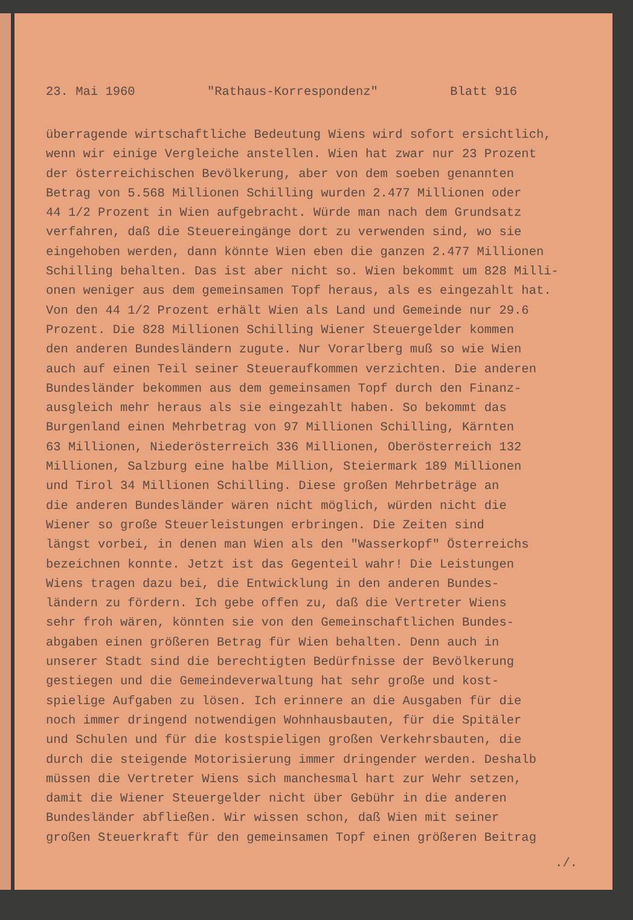23. Mai 1960 "Rathaus-Korrespondenz" Blatt 916
überragende wirtschaftliche Bedeutung Wiens wird sofort ersichtlich,
wenn wir einige Vergleiche anstellen. Wien hat zwar nur 23 Prozent
der österreichischen Bevölkerung, aber von dem soeben genannten
Betrag von 5.568 Millionen Schilling wurden 2.477 Millionen oder
44 1/2 Prozent in Wien aufgebracht. Würde man nach dem Grundsatz
verfahren, daß die Steuereingänge dort zu verwenden sind, wo sie
eingehoben werden, dann könnte Wien eben die ganzen 2.477 Millionen
Schilling behalten. Das ist aber nicht so. Wien bekommt um 828 Milli-
onen weniger aus dem gemeinsamen Topf heraus, als es eingezahlt hat.
Von den 44 1/2 Prozent erhält Wien als Land und Gemeinde nur 29.6
Prozent. Die 828 Millionen Schilling Wiener Steuergelder kommen
den anderen Bundesländern zugute. Nur Vorarlberg muß so wie Wien
auch auf einen Teil seiner Steueraufkommen verzichten. Die anderen
Bundesländer bekommen aus dem gemeinsamen Topf durch den Finanz-
ausgleich mehr heraus als sie eingezahlt haben. So bekommt das
Burgenland einen Mehrbetrag von 97 Millionen Schilling, Kärnten
63 Millionen, Niederösterreich 336 Millionen, Oberösterreich 132
Millionen, Salzburg eine halbe Million, Steiermark 189 Millionen
und Tirol 34 Millionen Schilling. Diese großen Mehrbeträge an
die anderen Bundesländer wären nicht möglich, würden nicht die
Wiener so große Steuerleistungen erbringen. Die Zeiten sind
längst vorbei, in denen man Wien als den "Wasserkopf" Österreichs
bezeichnen konnte. Jetzt ist das Gegenteil wahr! Die Leistungen
Wiens tragen dazu bei, die Entwicklung in den anderen Bundes-
ländern zu fördern. Ich gebe offen zu, daß die Vertreter Wiens
sehr froh wären, könnten sie von den Gemeinschaftlichen Bundes-
abgaben einen größeren Betrag für Wien behalten. Denn auch in
unserer Stadt sind die berechtigten Bedürfnisse der Bevölkerung
gestiegen und die Gemeindeverwaltung hat sehr große und kost-
spielige Aufgaben zu lösen. Ich erinnere an die Ausgaben für die
noch immer dringend notwendigen Wohnhausbauten, für die Spitäler
und Schulen und für die kostspieligen großen Verkehrsbauten, die
durch die steigende Motorisierung immer dringender werden. Deshalb
müssen die Vertreter Wiens sich manchesmal hart zur Wehr setzen,
damit die Wiener Steuergelder nicht über Gebühr in die anderen
Bundesländer abfließen. Wir wissen schon, daß Wien mit seiner
großen Steuerkraft für den gemeinsamen Topf einen größeren Beitrag
./.